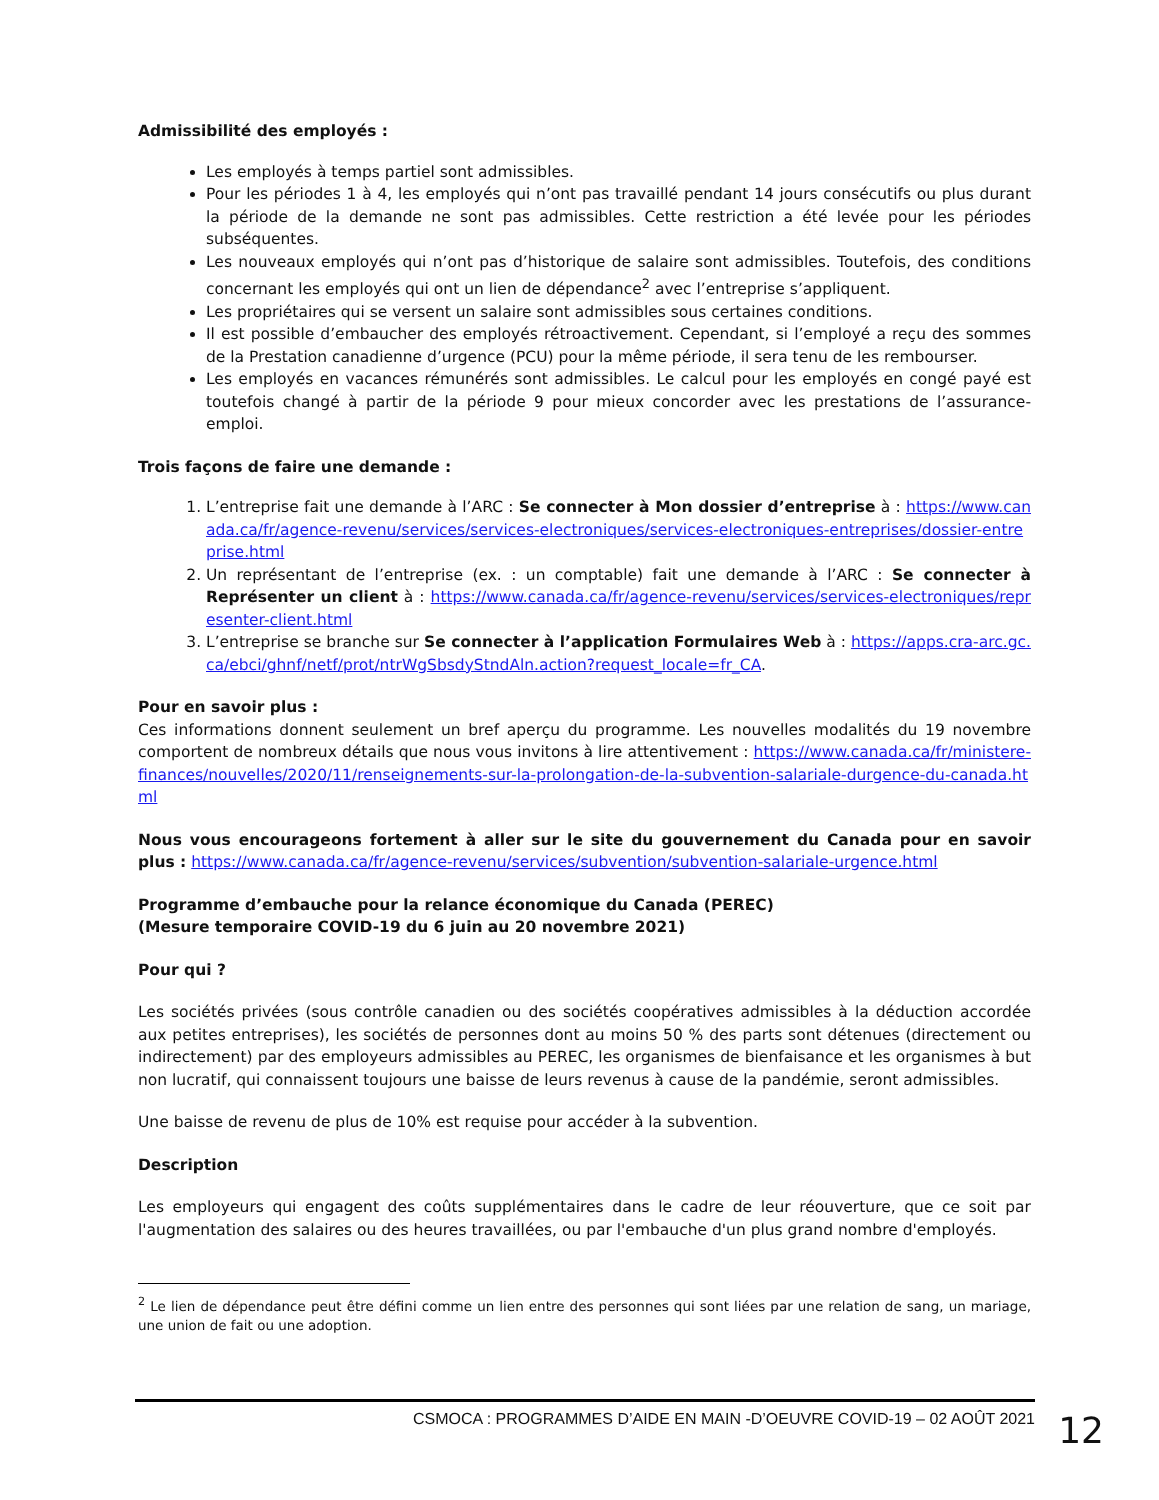Admissibilité des employés :
Les employés à temps partiel sont admissibles.
Pour les périodes 1 à 4, les employés qui n’ont pas travaillé pendant 14 jours consécutifs ou plus durant la période de la demande ne sont pas admissibles. Cette restriction a été levée pour les périodes subséquentes.
Les nouveaux employés qui n’ont pas d’historique de salaire sont admissibles. Toutefois, des conditions concernant les employés qui ont un lien de dépendance<sup>2</sup> avec l’entreprise s’appliquent.
Les propriétaires qui se versent un salaire sont admissibles sous certaines conditions.
Il est possible d’embaucher des employés rétroactivement. Cependant, si l’employé a reçu des sommes de la Prestation canadienne d’urgence (PCU) pour la même période, il sera tenu de les rembourser.
Les employés en vacances rémunérés sont admissibles. Le calcul pour les employés en congé payé est toutefois changé à partir de la période 9 pour mieux concorder avec les prestations de l’assurance-emploi.
Trois façons de faire une demande :
1. L’entreprise fait une demande à l’ARC : Se connecter à Mon dossier d’entreprise à : https://www.canada.ca/fr/agence-revenu/services/services-electroniques/services-electroniques-entreprises/dossier-entreprise.html
2. Un représentant de l’entreprise (ex. : un comptable) fait une demande à l’ARC : Se connecter à Représenter un client à : https://www.canada.ca/fr/agence-revenu/services/services-electroniques/representer-client.html
3. L’entreprise se branche sur Se connecter à l’application Formulaires Web à : https://apps.cra-arc.gc.ca/ebci/ghnf/netf/prot/ntrWgSbsdyStndAln.action?request_locale=fr_CA.
Pour en savoir plus :
Ces informations donnent seulement un bref aperçu du programme. Les nouvelles modalités du 19 novembre comportent de nombreux détails que nous vous invitons à lire attentivement : https://www.canada.ca/fr/ministere-finances/nouvelles/2020/11/renseignements-sur-la-prolongation-de-la-subvention-salariale-durgence-du-canada.html
Nous vous encourageons fortement à aller sur le site du gouvernement du Canada pour en savoir plus : https://www.canada.ca/fr/agence-revenu/services/subvention/subvention-salariale-urgence.html
Programme d’embauche pour la relance économique du Canada (PEREC)
(Mesure temporaire COVID-19 du 6 juin au 20 novembre 2021)
Pour qui ?
Les sociétés privées (sous contrôle canadien ou des sociétés coopératives admissibles à la déduction accordée aux petites entreprises), les sociétés de personnes dont au moins 50 % des parts sont détenues (directement ou indirectement) par des employeurs admissibles au PEREC, les organismes de bienfaisance et les organismes à but non lucratif, qui connaissent toujours une baisse de leurs revenus à cause de la pandémie, seront admissibles.
Une baisse de revenu de plus de 10% est requise pour accéder à la subvention.
Description
Les employeurs qui engagent des coûts supplémentaires dans le cadre de leur réouverture, que ce soit par l'augmentation des salaires ou des heures travaillées, ou par l'embauche d'un plus grand nombre d'employés.
<sup>2</sup> Le lien de dépendance peut être défini comme un lien entre des personnes qui sont liées par une relation de sang, un mariage, une union de fait ou une adoption.
CSMOCA : PROGRAMMES D’AIDE EN MAIN -D’OEUVRE COVID-19 – 02 AOÛT 2021
12